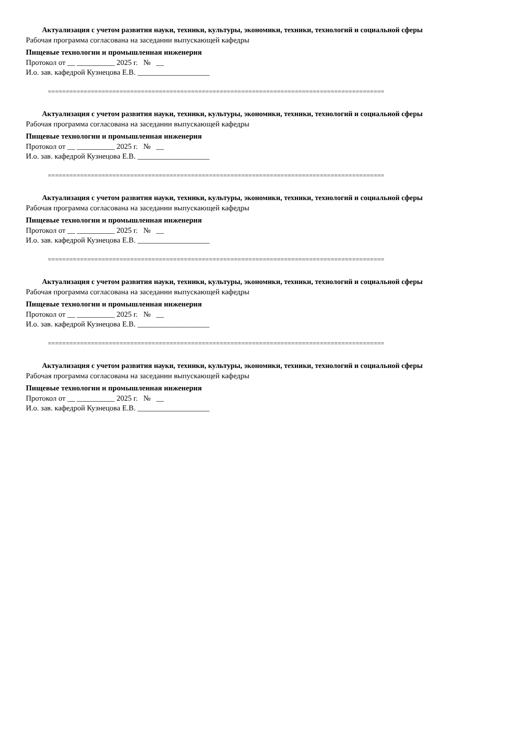Актуализация с учетом развития науки, техники, культуры, экономики, техники, технологий и социальной сферы
Рабочая программа согласована на заседании выпускающей кафедры
Пищевые технологии и промышленная инженерия
Протокол от __ __________ 2025 г. № __
И.о. зав. кафедрой Кузнецова Е.В. ___________________
==============================================================================================
Актуализация с учетом развития науки, техники, культуры, экономики, техники, технологий и социальной сферы
Рабочая программа согласована на заседании выпускающей кафедры
Пищевые технологии и промышленная инженерия
Протокол от __ __________ 2025 г. № __
И.о. зав. кафедрой Кузнецова Е.В. ___________________
==============================================================================================
Актуализация с учетом развития науки, техники, культуры, экономики, техники, технологий и социальной сферы
Рабочая программа согласована на заседании выпускающей кафедры
Пищевые технологии и промышленная инженерия
Протокол от __ __________ 2025 г. № __
И.о. зав. кафедрой Кузнецова Е.В. ___________________
==============================================================================================
Актуализация с учетом развития науки, техники, культуры, экономики, техники, технологий и социальной сферы
Рабочая программа согласована на заседании выпускающей кафедры
Пищевые технологии и промышленная инженерия
Протокол от __ __________ 2025 г. № __
И.о. зав. кафедрой Кузнецова Е.В. ___________________
==============================================================================================
Актуализация с учетом развития науки, техники, культуры, экономики, техники, технологий и социальной сферы
Рабочая программа согласована на заседании выпускающей кафедры
Пищевые технологии и промышленная инженерия
Протокол от __ __________ 2025 г. № __
И.о. зав. кафедрой Кузнецова Е.В. ___________________